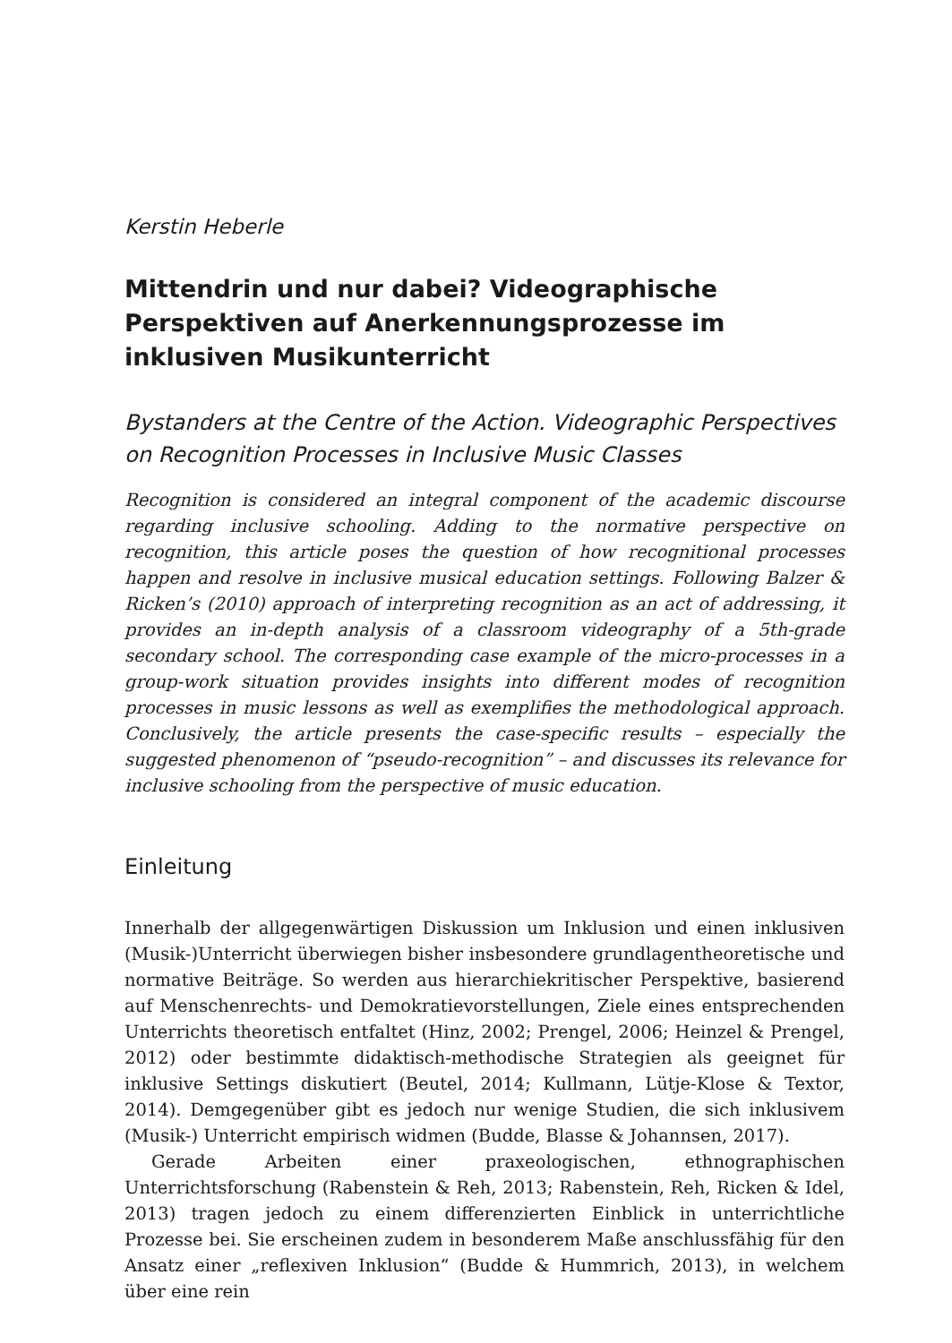Kerstin Heberle
Mittendrin und nur dabei? Videographische Perspektiven auf Anerkennungsprozesse im inklusiven Musikunterricht
Bystanders at the Centre of the Action. Videographic Perspectives on Recognition Processes in Inclusive Music Classes
Recognition is considered an integral component of the academic discourse regarding inclusive schooling. Adding to the normative perspective on recognition, this article poses the question of how recognitional processes happen and resolve in inclusive musical education settings. Following Balzer & Ricken’s (2010) approach of interpreting recognition as an act of addressing, it provides an in-depth analysis of a classroom videography of a 5th-grade secondary school. The corresponding case example of the micro-processes in a group-work situation provides insights into different modes of recognition processes in music lessons as well as exemplifies the methodological approach. Conclusively, the article presents the case-specific results – especially the suggested phenomenon of “pseudo-recognition” – and discusses its relevance for inclusive schooling from the perspective of music education.
Einleitung
Innerhalb der allgegenwärtigen Diskussion um Inklusion und einen inklusiven (Musik-)Unterricht überwiegen bisher insbesondere grundlagentheoretische und normative Beiträge. So werden aus hierarchiekritischer Perspektive, basierend auf Menschenrechts- und Demokratievorstellungen, Ziele eines entsprechenden Unterrichts theoretisch entfaltet (Hinz, 2002; Prengel, 2006; Heinzel & Prengel, 2012) oder bestimmte didaktisch-methodische Strategien als geeignet für inklusive Settings diskutiert (Beutel, 2014; Kullmann, Lütje-Klose & Textor, 2014). Demgegenüber gibt es jedoch nur wenige Studien, die sich inklusivem (Musik-) Unterricht empirisch widmen (Budde, Blasse & Johannsen, 2017).
Gerade Arbeiten einer praxeologischen, ethnographischen Unterrichtsforschung (Rabenstein & Reh, 2013; Rabenstein, Reh, Ricken & Idel, 2013) tragen jedoch zu einem differenzierten Einblick in unterrichtliche Prozesse bei. Sie erscheinen zudem in besonderem Maße anschlussfähig für den Ansatz einer „reflexiven Inklusion“ (Budde & Hummrich, 2013), in welchem über eine rein